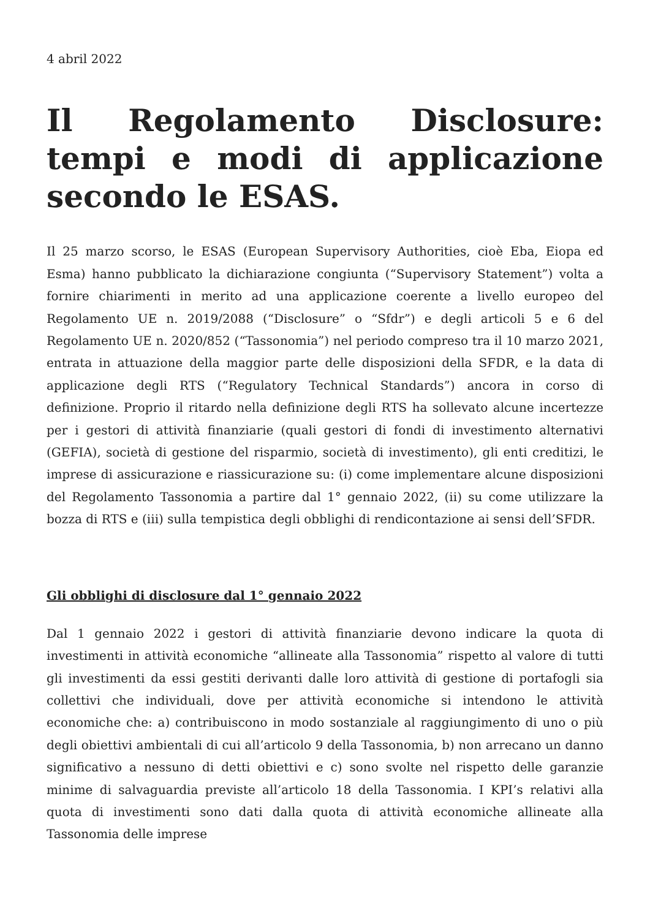4 abril 2022
Il Regolamento Disclosure: tempi e modi di applicazione secondo le ESAS.
Il 25 marzo scorso, le ESAS (European Supervisory Authorities, cioè Eba, Eiopa ed Esma) hanno pubblicato la dichiarazione congiunta (“Supervisory Statement”) volta a fornire chiarimenti in merito ad una applicazione coerente a livello europeo del Regolamento UE n. 2019/2088 (“Disclosure” o “Sfdr”) e degli articoli 5 e 6 del Regolamento UE n. 2020/852 (“Tassonomia”) nel periodo compreso tra il 10 marzo 2021, entrata in attuazione della maggior parte delle disposizioni della SFDR, e la data di applicazione degli RTS (“Regulatory Technical Standards”) ancora in corso di definizione. Proprio il ritardo nella definizione degli RTS ha sollevato alcune incertezze per i gestori di attività finanziarie (quali gestori di fondi di investimento alternativi (GEFIA), società di gestione del risparmio, società di investimento), gli enti creditizi, le imprese di assicurazione e riassicurazione su: (i) come implementare alcune disposizioni del Regolamento Tassonomia a partire dal 1° gennaio 2022, (ii) su come utilizzare la bozza di RTS e (iii) sulla tempistica degli obblighi di rendicontazione ai sensi dell’SFDR.
Gli obblighi di disclosure dal 1° gennaio 2022
Dal 1 gennaio 2022 i gestori di attività finanziarie devono indicare la quota di investimenti in attività economiche “allineate alla Tassonomia” rispetto al valore di tutti gli investimenti da essi gestiti derivanti dalle loro attività di gestione di portafogli sia collettivi che individuali, dove per attività economiche si intendono le attività economiche che: a) contribuiscono in modo sostanziale al raggiungimento di uno o più degli obiettivi ambientali di cui all’articolo 9 della Tassonomia, b) non arrecano un danno significativo a nessuno di detti obiettivi e c) sono svolte nel rispetto delle garanzie minime di salvaguardia previste all’articolo 18 della Tassonomia. I KPI’s relativi alla quota di investimenti sono dati dalla quota di attività economiche allineate alla Tassonomia delle imprese